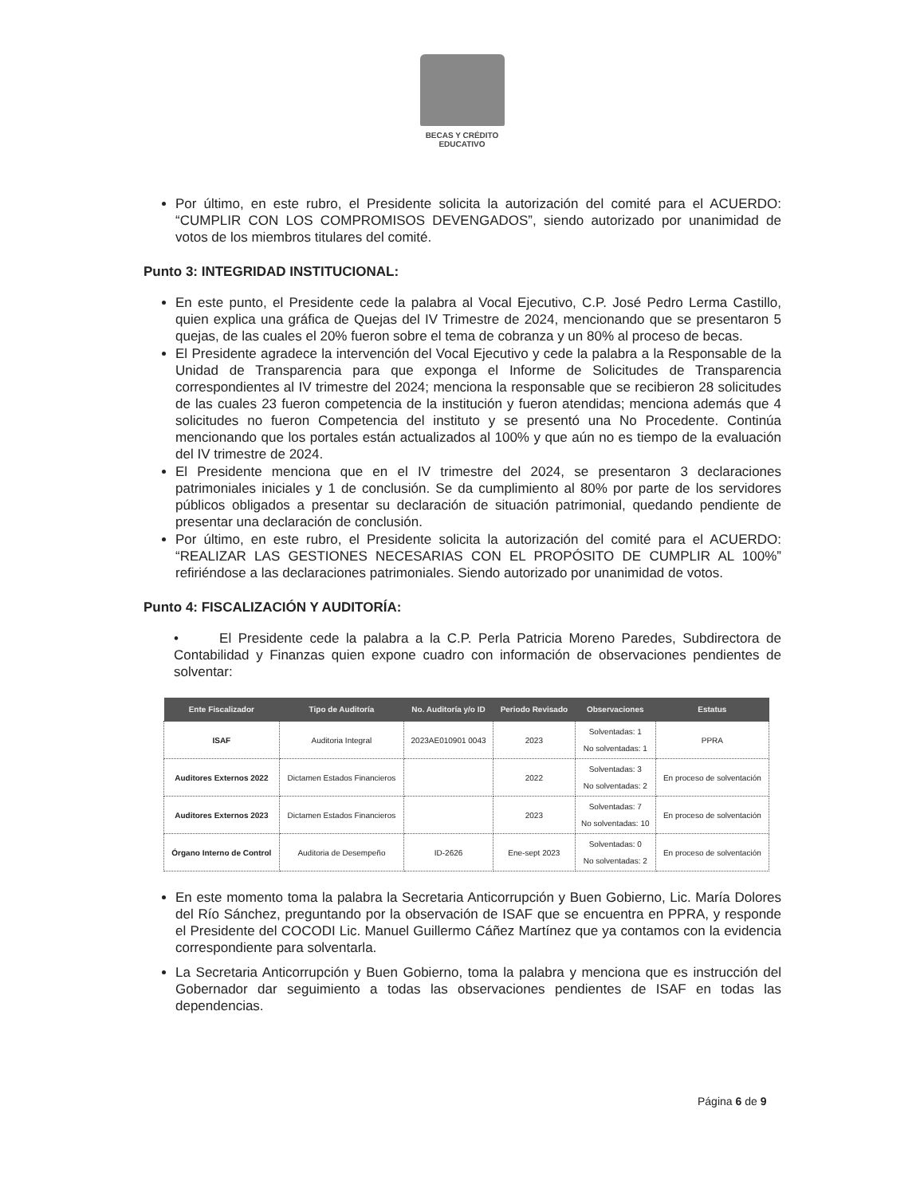BECAS Y CRÉDITO
EDUCATIVO
Por último, en este rubro, el Presidente solicita la autorización del comité para el ACUERDO: “CUMPLIR CON LOS COMPROMISOS DEVENGADOS”, siendo autorizado por unanimidad de votos de los miembros titulares del comité.
Punto 3: INTEGRIDAD INSTITUCIONAL:
En este punto, el Presidente cede la palabra al Vocal Ejecutivo, C.P. José Pedro Lerma Castillo, quien explica una gráfica de Quejas del IV Trimestre de 2024, mencionando que se presentaron 5 quejas, de las cuales el 20% fueron sobre el tema de cobranza y un 80% al proceso de becas.
El Presidente agradece la intervención del Vocal Ejecutivo y cede la palabra a la Responsable de la Unidad de Transparencia para que exponga el Informe de Solicitudes de Transparencia correspondientes al IV trimestre del 2024; menciona la responsable que se recibieron 28 solicitudes de las cuales 23 fueron competencia de la institución y fueron atendidas; menciona además que 4 solicitudes no fueron Competencia del instituto y se presentó una No Procedente. Continúa mencionando que los portales están actualizados al 100% y que aún no es tiempo de la evaluación del IV trimestre de 2024.
El Presidente menciona que en el IV trimestre del 2024, se presentaron 3 declaraciones patrimoniales iniciales y 1 de conclusión. Se da cumplimiento al 80% por parte de los servidores públicos obligados a presentar su declaración de situación patrimonial, quedando pendiente de presentar una declaración de conclusión.
Por último, en este rubro, el Presidente solicita la autorización del comité para el ACUERDO: “REALIZAR LAS GESTIONES NECESARIAS CON EL PROPÓSITO DE CUMPLIR AL 100%” refiriéndose a las declaraciones patrimoniales. Siendo autorizado por unanimidad de votos.
Punto 4: FISCALIZACIÓN Y AUDITORÍA:
• El Presidente cede la palabra a la C.P. Perla Patricia Moreno Paredes, Subdirectora de Contabilidad y Finanzas quien expone cuadro con información de observaciones pendientes de solventar:
| Ente Fiscalizador | Tipo de Auditoría | No. Auditoría y/o ID | Periodo Revisado | Observaciones | Estatus |
| --- | --- | --- | --- | --- | --- |
| ISAF | Auditoria Integral | 2023AE010901 0043 | 2023 | Solventadas: 1 No solventadas: 1 | PPRA |
| Auditores Externos 2022 | Dictamen Estados Financieros | | 2022 | Solventadas: 3 No solventadas: 2 | En proceso de solventación |
| Auditores Externos 2023 | Dictamen Estados Financieros | | 2023 | Solventadas: 7 No solventadas: 10 | En proceso de solventación |
| Órgano Interno de Control | Auditoria de Desempeño | ID-2626 | Ene-sept 2023 | Solventadas: 0 No solventadas: 2 | En proceso de solventación |
En este momento toma la palabra la Secretaria Anticorrupción y Buen Gobierno, Lic. María Dolores del Río Sánchez, preguntando por la observación de ISAF que se encuentra en PPRA, y responde el Presidente del COCODI Lic. Manuel Guillermo Cáñez Martínez que ya contamos con la evidencia correspondiente para solventarla.
La Secretaria Anticorrupción y Buen Gobierno, toma la palabra y menciona que es instrucción del Gobernador dar seguimiento a todas las observaciones pendientes de ISAF en todas las dependencias.
Página 6 de 9